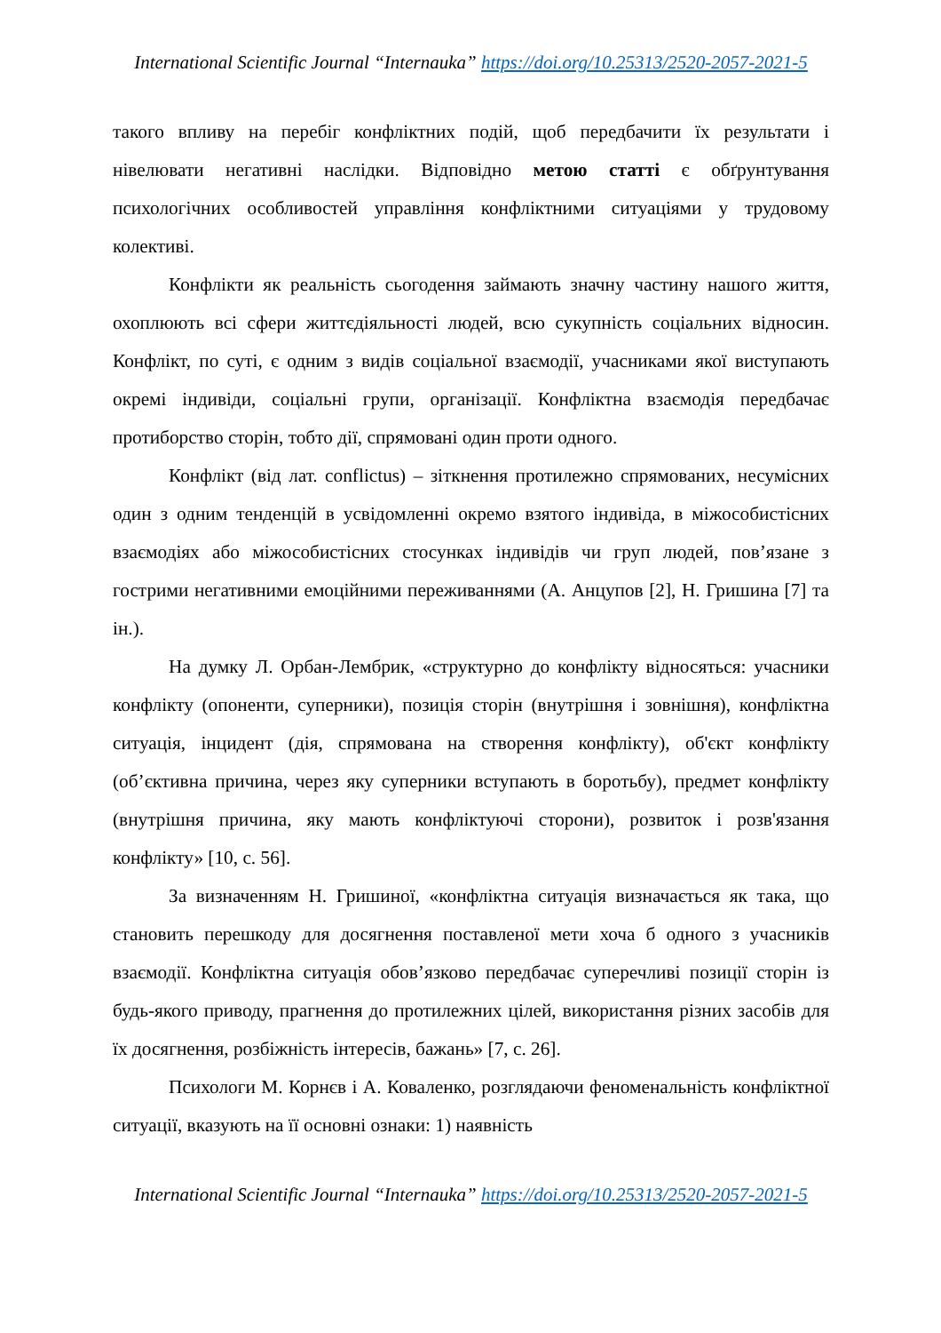International Scientific Journal “Internauka” https://doi.org/10.25313/2520-2057-2021-5
такого впливу на перебіг конфліктних подій, щоб передбачити їх результати і нівелювати негативні наслідки. Відповідно метою статті є обґрунтування психологічних особливостей управління конфліктними ситуаціями у трудовому колективі.
Конфлікти як реальність сьогодення займають значну частину нашого життя, охоплюють всі сфери життєдіяльності людей, всю сукупність соціальних відносин. Конфлікт, по суті, є одним з видів соціальної взаємодії, учасниками якої виступають окремі індивіди, соціальні групи, організації. Конфліктна взаємодія передбачає протиборство сторін, тобто дії, спрямовані один проти одного.
Конфлікт (від лат. conflictus) – зіткнення протилежно спрямованих, несумісних один з одним тенденцій в усвідомленні окремо взятого індивіда, в міжособистісних взаємодіях або міжособистісних стосунках індивідів чи груп людей, пов’язане з гострими негативними емоційними переживаннями (А. Анцупов [2], Н. Гришина [7] та ін.).
На думку Л. Орбан-Лембрик, «структурно до конфлікту відносяться: учасники конфлікту (опоненти, суперники), позиція сторін (внутрішня і зовнішня), конфліктна ситуація, інцидент (дія, спрямована на створення конфлікту), об'єкт конфлікту (об’єктивна причина, через яку суперники вступають в боротьбу), предмет конфлікту (внутрішня причина, яку мають конфліктуючі сторони), розвиток і розв'язання конфлікту» [10, с. 56].
За визначенням Н. Гришиної, «конфліктна ситуація визначається як така, що становить перешкоду для досягнення поставленої мети хоча б одного з учасників взаємодії. Конфліктна ситуація обов’язково передбачає суперечливі позиції сторін із будь-якого приводу, прагнення до протилежних цілей, використання різних засобів для їх досягнення, розбіжність інтересів, бажань» [7, с. 26].
Психологи М. Корнєв і А. Коваленко, розглядаючи феноменальність конфліктної ситуації, вказують на її основні ознаки: 1) наявність
International Scientific Journal “Internauka” https://doi.org/10.25313/2520-2057-2021-5